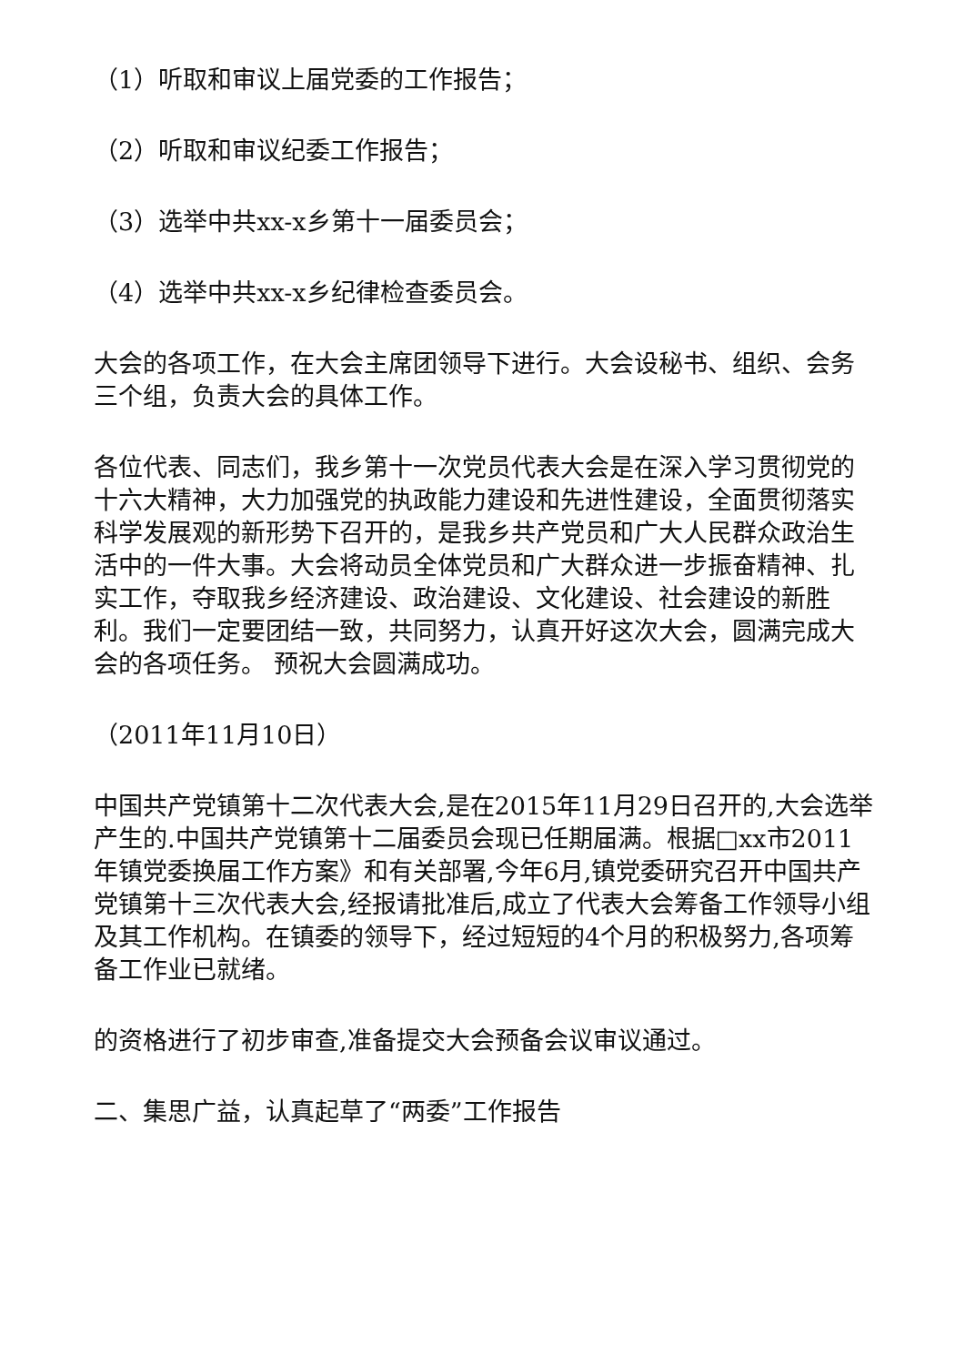（1）听取和审议上届党委的工作报告；
（2）听取和审议纪委工作报告；
（3）选举中共xx-x乡第十一届委员会；
（4）选举中共xx-x乡纪律检查委员会。
大会的各项工作，在大会主席团领导下进行。大会设秘书、组织、会务三个组，负责大会的具体工作。
各位代表、同志们，我乡第十一次党员代表大会是在深入学习贯彻党的十六大精神，大力加强党的执政能力建设和先进性建设，全面贯彻落实科学发展观的新形势下召开的，是我乡共产党员和广大人民群众政治生活中的一件大事。大会将动员全体党员和广大群众进一步振奋精神、扎实工作，夺取我乡经济建设、政治建设、文化建设、社会建设的新胜利。我们一定要团结一致，共同努力，认真开好这次大会，圆满完成大会的各项任务。 预祝大会圆满成功。
（2011年11月10日）
中国共产党镇第十二次代表大会,是在2015年11月29日召开的,大会选举产生的.中国共产党镇第十二届委员会现已任期届满。根据□xx市2011年镇党委换届工作方案》和有关部署,今年6月,镇党委研究召开中国共产党镇第十三次代表大会,经报请批准后,成立了代表大会筹备工作领导小组及其工作机构。在镇委的领导下，经过短短的4个月的积极努力,各项筹备工作业已就绪。
的资格进行了初步审查,准备提交大会预备会议审议通过。
二、集思广益，认真起草了“两委”工作报告